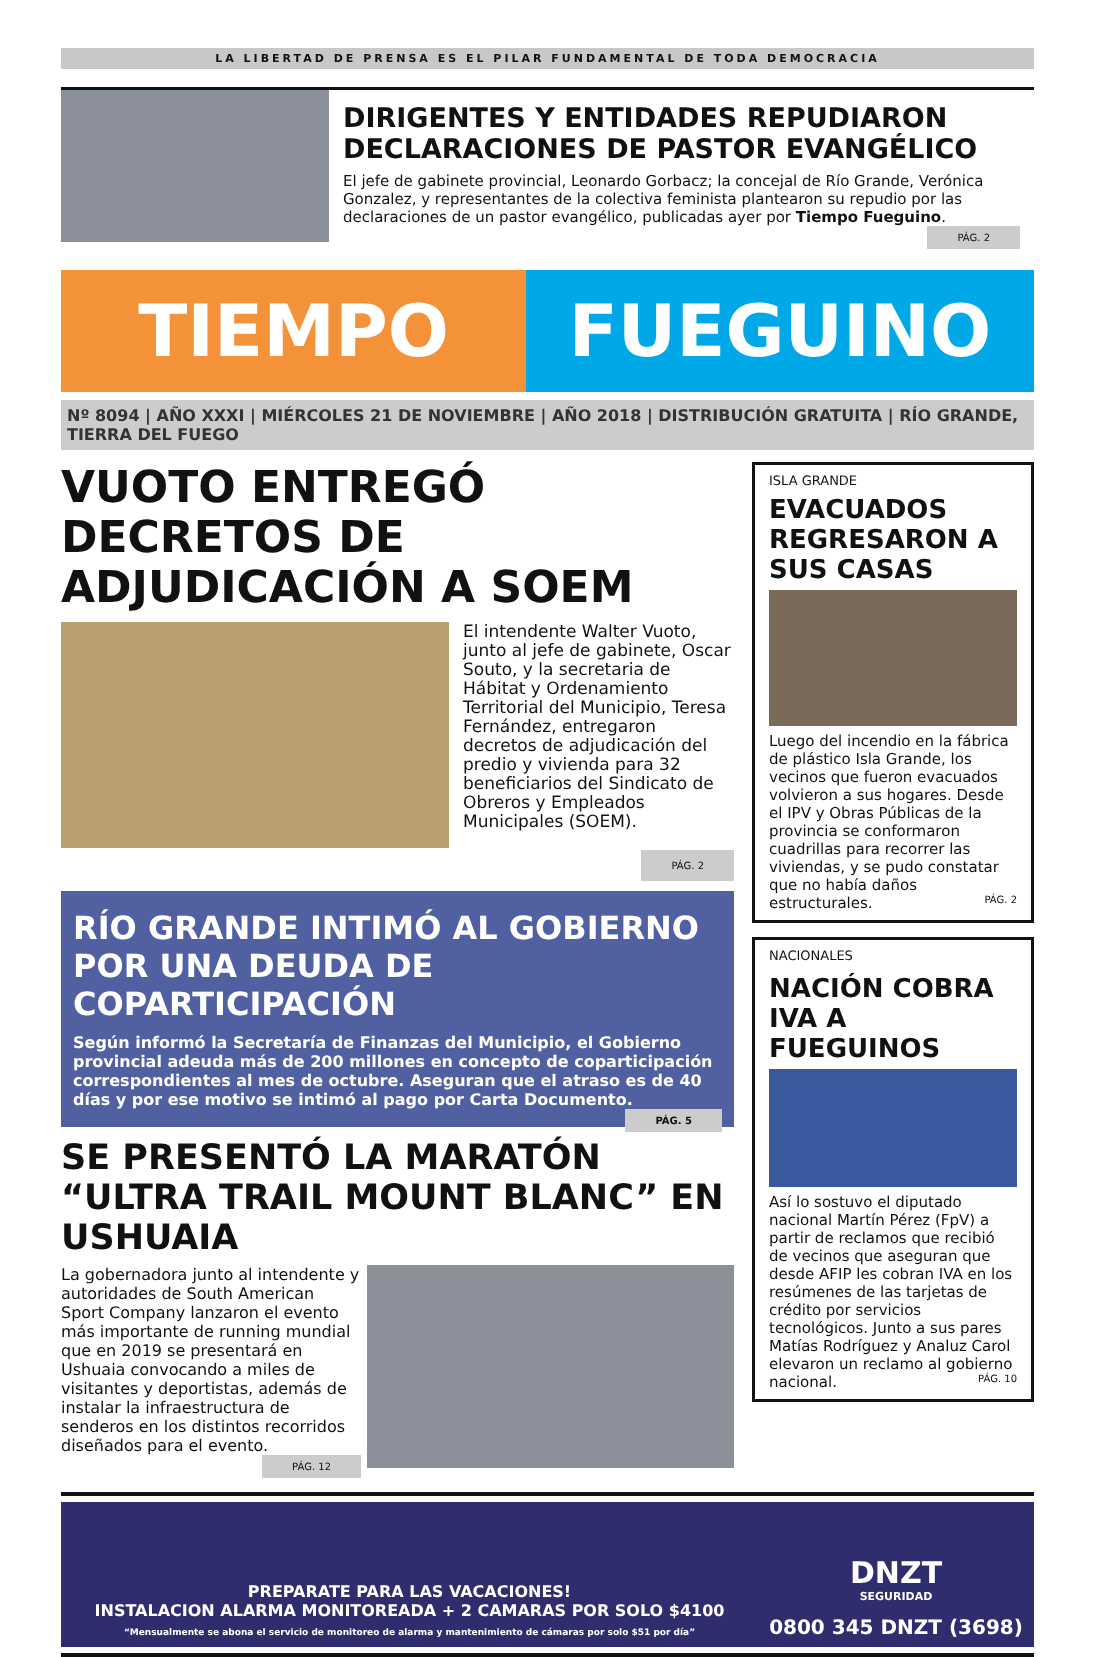LA LIBERTAD DE PRENSA ES EL PILAR FUNDAMENTAL DE TODA DEMOCRACIA
DIRIGENTES Y ENTIDADES REPUDIARON DECLARACIONES DE PASTOR EVANGÉLICO
El jefe de gabinete provincial, Leonardo Gorbacz; la concejal de Río Grande, Verónica Gonzalez, y representantes de la colectiva feminista plantearon su repudio por las declaraciones de un pastor evangélico, publicadas ayer por Tiempo Fueguino. PÁG. 2
TIEMPO FUEGUINO
Nº 8094 | AÑO XXXI | MIÉRCOLES 21 DE NOVIEMBRE | AÑO 2018 | DISTRIBUCIÓN GRATUITA | RÍO GRANDE, TIERRA DEL FUEGO
VUOTO ENTREGÓ DECRETOS DE ADJUDICACIÓN A SOEM
El intendente Walter Vuoto, junto al jefe de gabinete, Oscar Souto, y la secretaria de Hábitat y Ordenamiento Territorial del Municipio, Teresa Fernández, entregaron decretos de adjudicación del predio y vivienda para 32 beneficiarios del Sindicato de Obreros y Empleados Municipales (SOEM).
PÁG. 2
RÍO GRANDE INTIMÓ AL GOBIERNO POR UNA DEUDA DE COPARTICIPACIÓN
Según informó la Secretaría de Finanzas del Municipio, el Gobierno provincial adeuda más de 200 millones en concepto de coparticipación correspondientes al mes de octubre. Aseguran que el atraso es de 40 días y por ese motivo se intimó al pago por Carta Documento. PÁG. 5
SE PRESENTÓ LA MARATÓN “ULTRA TRAIL MOUNT BLANC” EN USHUAIA
La gobernadora junto al intendente y autoridades de South American Sport Company lanzaron el evento más importante de running mundial que en 2019 se presentará en Ushuaia convocando a miles de visitantes y deportistas, además de instalar la infraestructura de senderos en los distintos recorridos diseñados para el evento. PÁG. 12
ISLA GRANDE
EVACUADOS REGRESARON A SUS CASAS
Luego del incendio en la fábrica de plástico Isla Grande, los vecinos que fueron evacuados volvieron a sus hogares. Desde el IPV y Obras Públicas de la provincia se conformaron cuadrillas para recorrer las viviendas, y se pudo constatar que no había daños estructurales. PÁG. 2
NACIONALES
NACIÓN COBRA IVA A FUEGUINOS
Así lo sostuvo el diputado nacional Martín Pérez (FpV) a partir de reclamos que recibió de vecinos que aseguran que desde AFIP les cobran IVA en los resúmenes de las tarjetas de crédito por servicios tecnológicos. Junto a sus pares Matías Rodríguez y Analuz Carol elevaron un reclamo al gobierno nacional. PÁG. 10
PREPARATE PARA LAS VACACIONES!
INSTALACION ALARMA MONITOREADA + 2 CAMARAS POR SOLO $4100
“Mensualmente se abona el servicio de monitoreo de alarma y mantenimiento de cámaras por solo $51 por día”
DNZT
SEGURIDAD
0800 345 DNZT (3698)